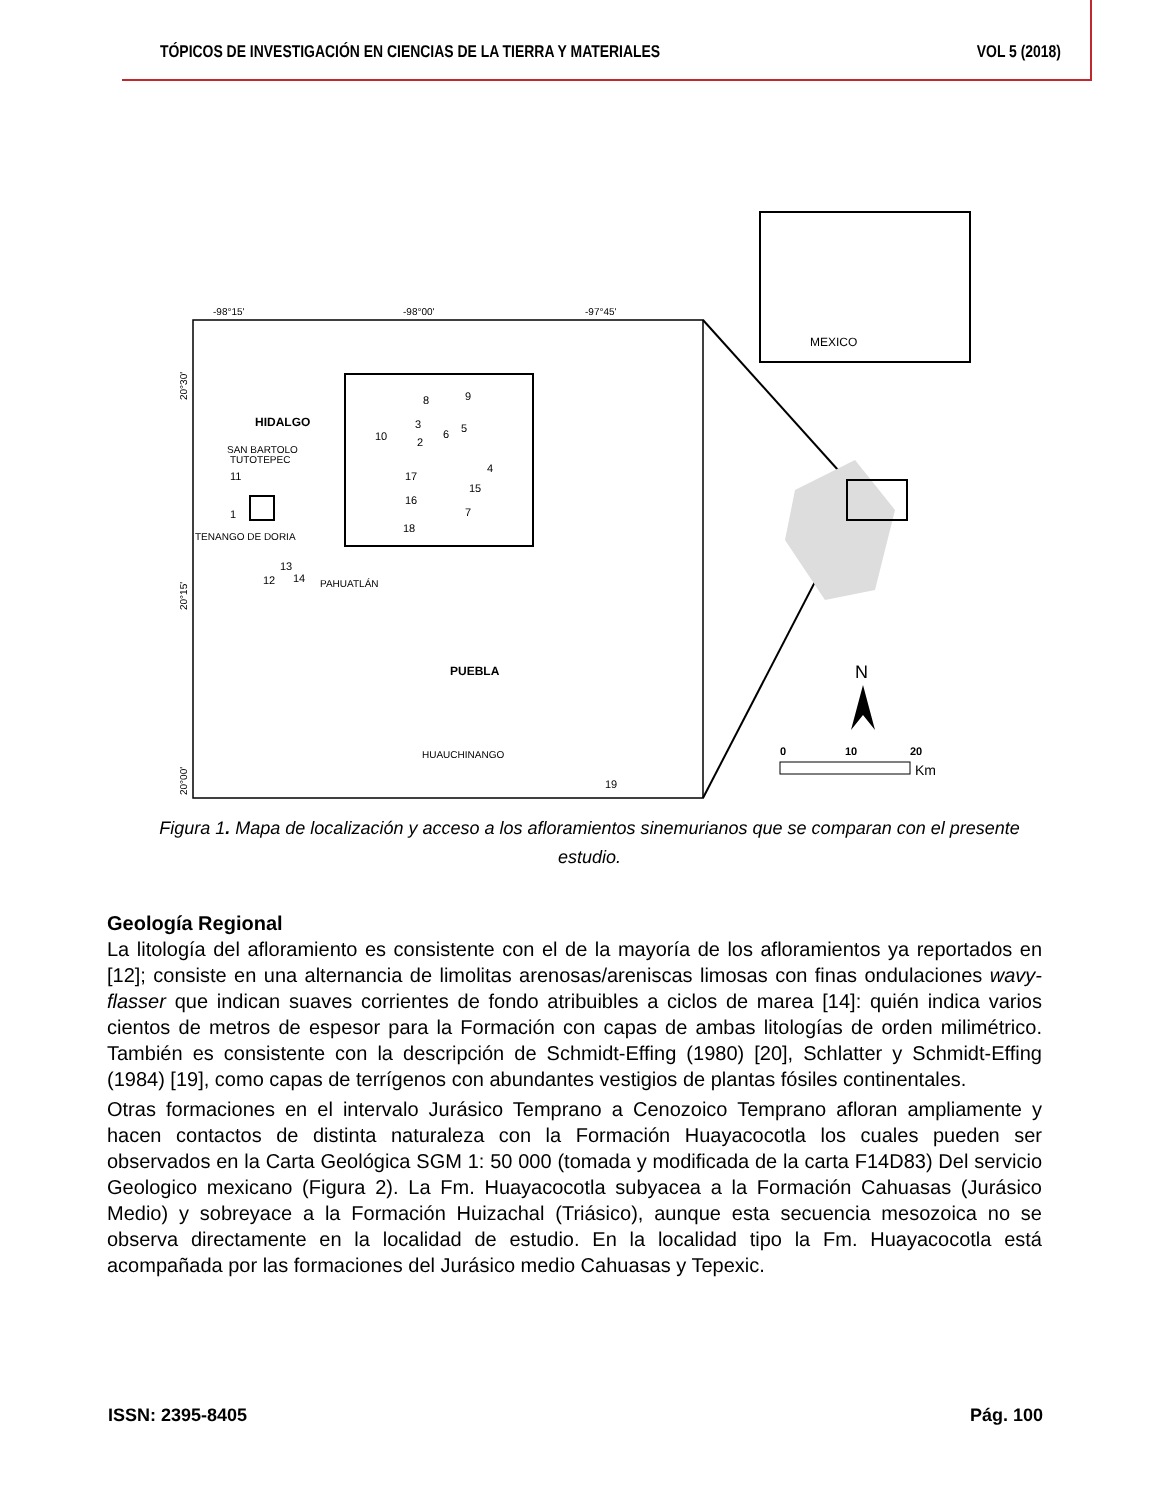TÓPICOS DE INVESTIGACIÓN EN CIENCIAS DE LA TIERRA Y MATERIALES VOL 5 (2018)
MEXICO
-98°15'
-98°00'
-97°45'
HIDALGO
SAN BARTOLO
TUTOTEPEC
TENANGO DE DORIA
PAHUATLÁN
PUEBLA
HUAUCHINANGO
11
1
13
12
14
19
8
9
3
5
10
2
6
4
17
15
16
7
18
N
0
10
20
Km
20°30'
20°15'
20°00'
Figura 1. Mapa de localización y acceso a los afloramientos sinemurianos que se comparan con el presente estudio.
Geología Regional
La litología del afloramiento es consistente con el de la mayoría de los afloramientos ya reportados en [12]; consiste en una alternancia de limolitas arenosas/areniscas limosas con finas ondulaciones wavy-flasser que indican suaves corrientes de fondo atribuibles a ciclos de marea [14]: quién indica varios cientos de metros de espesor para la Formación con capas de ambas litologías de orden milimétrico. También es consistente con la descripción de Schmidt-Effing (1980) [20], Schlatter y Schmidt-Effing (1984) [19], como capas de terrígenos con abundantes vestigios de plantas fósiles continentales.
Otras formaciones en el intervalo Jurásico Temprano a Cenozoico Temprano afloran ampliamente y hacen contactos de distinta naturaleza con la Formación Huayacocotla los cuales pueden ser observados en la Carta Geológica SGM 1: 50 000 (tomada y modificada de la carta F14D83) Del servicio Geologico mexicano (Figura 2). La Fm. Huayacocotla subyacea a la Formación Cahuasas (Jurásico Medio) y sobreyace a la Formación Huizachal (Triásico), aunque esta secuencia mesozoica no se observa directamente en la localidad de estudio. En la localidad tipo la Fm. Huayacocotla está acompañada por las formaciones del Jurásico medio Cahuasas y Tepexic.
ISSN: 2395-8405 Pág. 100